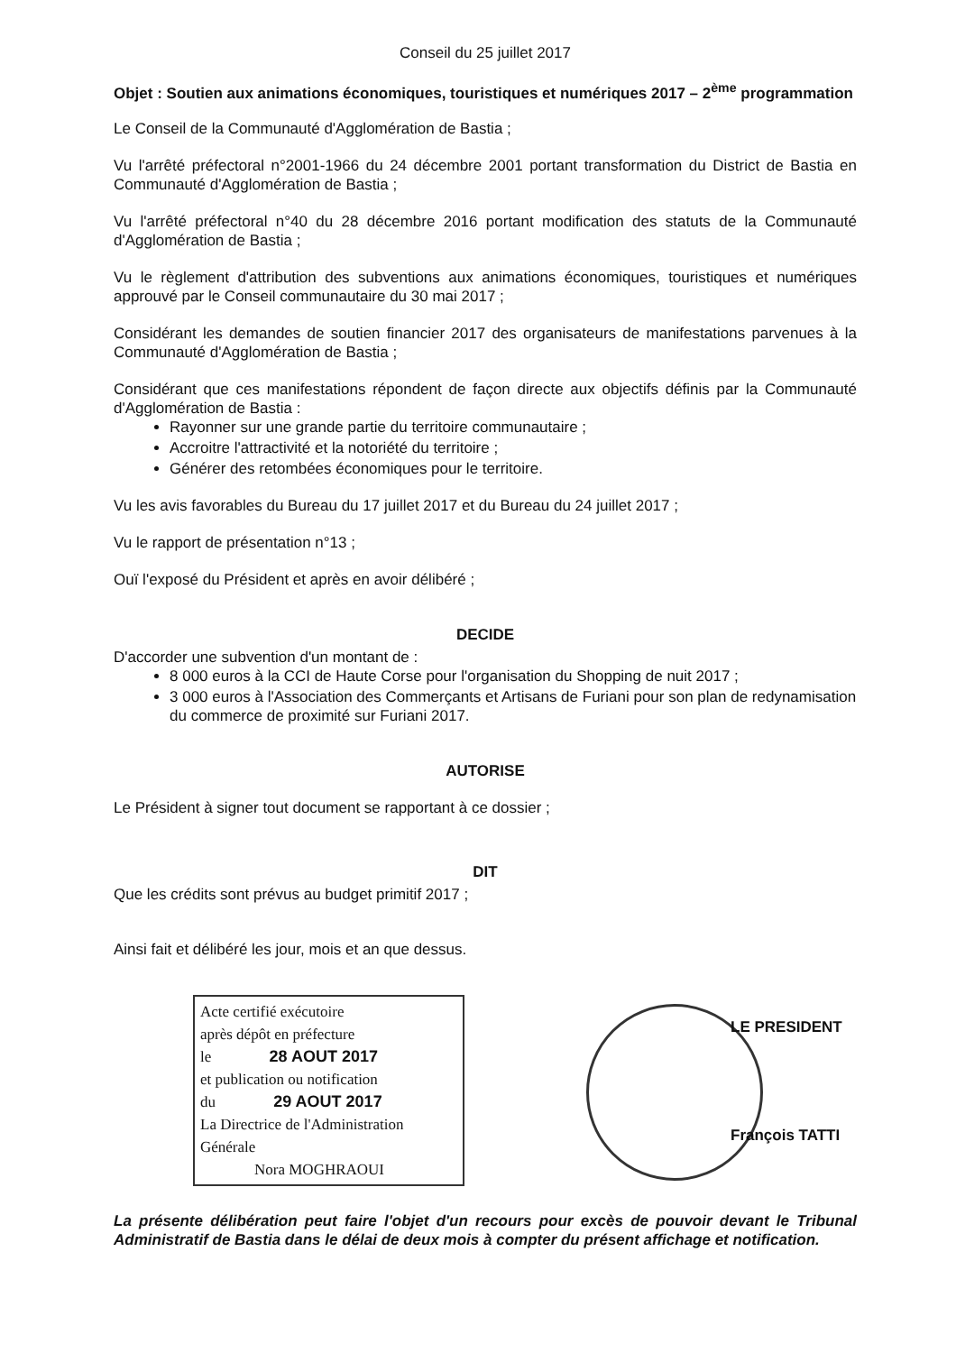Conseil du 25 juillet 2017
Objet : Soutien aux animations économiques, touristiques et numériques 2017 – 2<sup>ème</sup> programmation
Le Conseil de la Communauté d'Agglomération de Bastia ;
Vu l'arrêté préfectoral n°2001-1966 du 24 décembre 2001 portant transformation du District de Bastia en Communauté d'Agglomération de Bastia ;
Vu l'arrêté préfectoral n°40 du 28 décembre 2016 portant modification des statuts de la Communauté d'Agglomération de Bastia ;
Vu le règlement d'attribution des subventions aux animations économiques, touristiques et numériques approuvé par le Conseil communautaire du 30 mai 2017 ;
Considérant les demandes de soutien financier 2017 des organisateurs de manifestations parvenues à la Communauté d'Agglomération de Bastia ;
Considérant que ces manifestations répondent de façon directe aux objectifs définis par la Communauté d'Agglomération de Bastia :
Rayonner sur une grande partie du territoire communautaire ;
Accroitre l'attractivité et la notoriété du territoire ;
Générer des retombées économiques pour le territoire.
Vu les avis favorables du Bureau du 17 juillet 2017 et du Bureau du 24 juillet 2017 ;
Vu le rapport de présentation n°13 ;
Ouï l'exposé du Président et après en avoir délibéré ;
DECIDE
D'accorder une subvention d'un montant de :
8 000 euros à la CCI de Haute Corse pour l'organisation du Shopping de nuit 2017 ;
3 000 euros à l'Association des Commerçants et Artisans de Furiani pour son plan de redynamisation du commerce de proximité sur Furiani 2017.
AUTORISE
Le Président à signer tout document se rapportant à ce dossier ;
DIT
Que les crédits sont prévus au budget primitif 2017 ;
Ainsi fait et délibéré les jour, mois et an que dessus.
Acte certifié exécutoire
après dépôt en préfecture
le 28 AOUT 2017
et publication ou notification
du 29 AOUT 2017
La Directrice de l'Administration Générale
Nora MOGHRAOUI
LE PRESIDENT
François TATTI
La présente délibération peut faire l'objet d'un recours pour excès de pouvoir devant le Tribunal Administratif de Bastia dans le délai de deux mois à compter du présent affichage et notification.